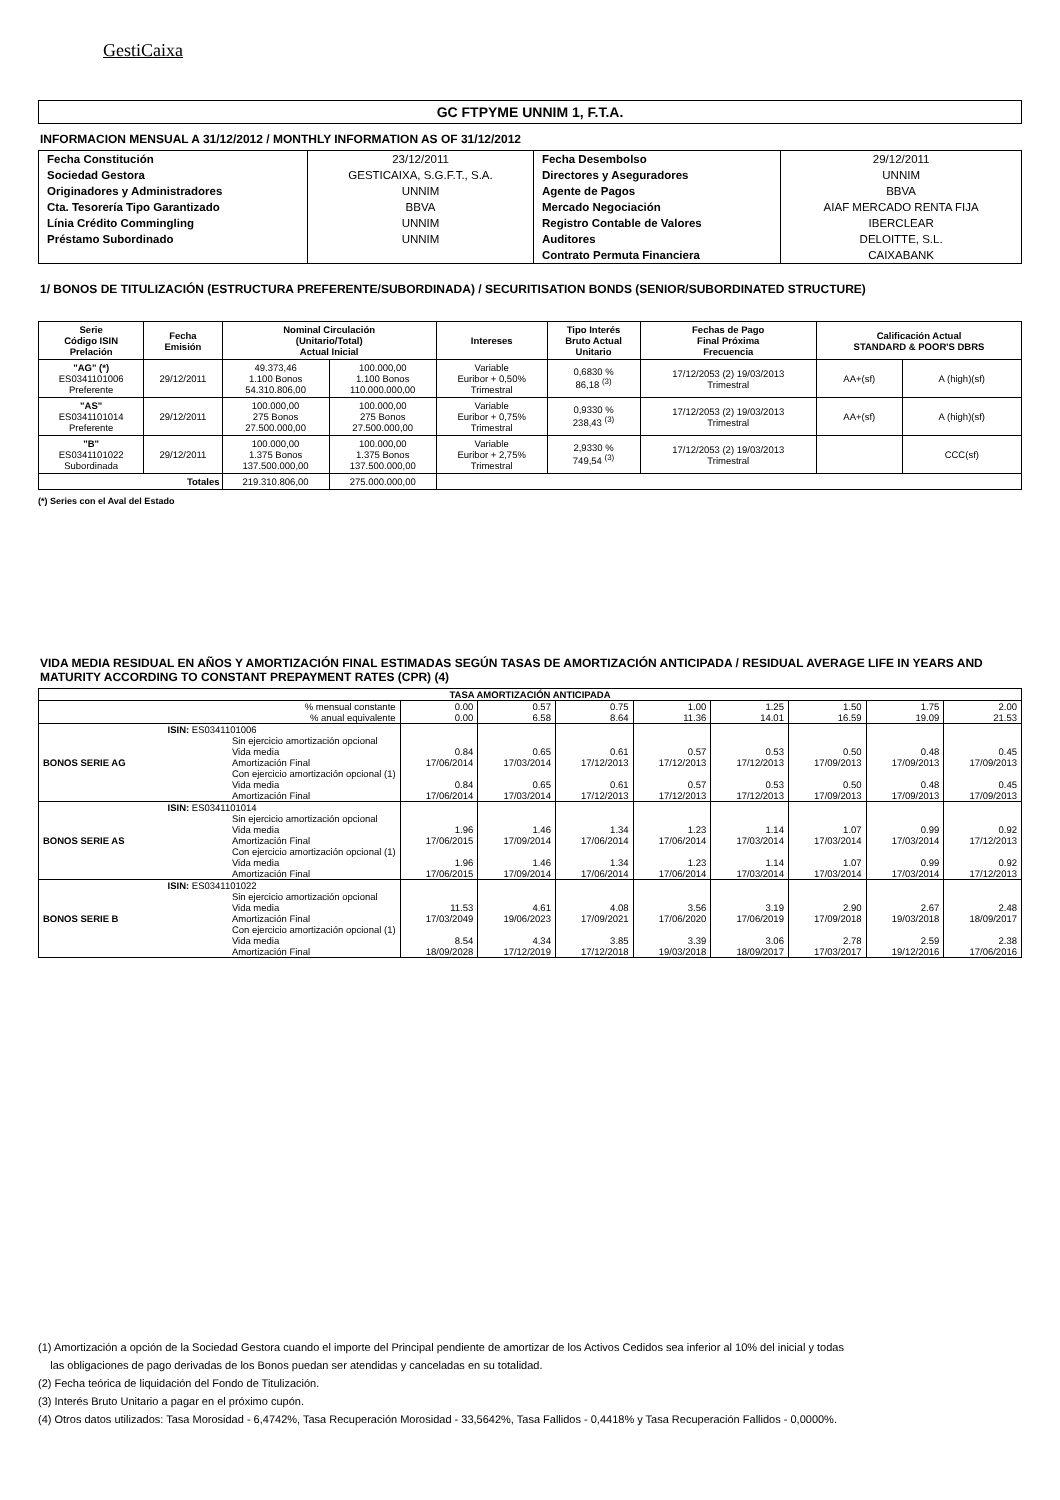GestiCaixa
GC FTPYME UNNIM 1, F.T.A.
INFORMACION MENSUAL A 31/12/2012 / MONTHLY INFORMATION AS OF 31/12/2012
| Fecha Constitución | 23/12/2011 | Fecha Desembolso | 29/12/2011 |
| Sociedad Gestora | GESTICAIXA, S.G.F.T., S.A. | Directores y Aseguradores | UNNIM |
| Originadores y Administradores | UNNIM | Agente de Pagos | BBVA |
| Cta. Tesorería Tipo Garantizado | BBVA | Mercado Negociación | AIAF MERCADO RENTA FIJA |
| Línia Crédito Commingling | UNNIM | Registro Contable de Valores | IBERCLEAR |
| Préstamo Subordinado | UNNIM | Auditores | DELOITTE, S.L. |
| | | Contrato Permuta Financiera | CAIXABANK |
1/ BONOS DE TITULIZACIÓN (ESTRUCTURA PREFERENTE/SUBORDINADA) / SECURITISATION BONDS (SENIOR/SUBORDINATED STRUCTURE)
| Serie Código ISIN Prelación | Fecha Emisión | Nominal Circulación (Unitario/Total) Actual Inicial | | Intereses | Tipo Interés Bruto Actual Unitario | Fechas de Pago Final Próxima Frecuencia | Calificación Actual STANDARD & POOR'S DBRS | |
| --- | --- | --- | --- | --- | --- | --- | --- | --- |
| "AG" (*) ES0341101006 Preferente | 29/12/2011 | 49.373,46 1.100 Bonos 54.310.806,00 | 100.000,00 1.100 Bonos 110.000.000,00 | Variable Euribor + 0,50% Trimestral | 0,6830 % 86,18 <sup>(3)</sup> | 17/12/2053 (2) 19/03/2013 Trimestral | AA+(sf) | A (high)(sf) |
| "AS" ES0341101014 Preferente | 29/12/2011 | 100.000,00 275 Bonos 27.500.000,00 | 100.000,00 275 Bonos 27.500.000,00 | Variable Euribor + 0,75% Trimestral | 0,9330 % 238,43 <sup>(3)</sup> | 17/12/2053 (2) 19/03/2013 Trimestral | AA+(sf) | A (high)(sf) |
| "B" ES0341101022 Subordinada | 29/12/2011 | 100.000,00 1.375 Bonos 137.500.000,00 | 100.000,00 1.375 Bonos 137.500.000,00 | Variable Euribor + 2,75% Trimestral | 2,9330 % 749,54 <sup>(3)</sup> | 17/12/2053 (2) 19/03/2013 Trimestral | | CCC(sf) |
| Totales | | 219.310.806,00 | 275.000.000,00 | | | | | |
(*) Series con el Aval del Estado
VIDA MEDIA RESIDUAL EN AÑOS Y AMORTIZACIÓN FINAL ESTIMADAS SEGÚN TASAS DE AMORTIZACIÓN ANTICIPADA / RESIDUAL AVERAGE LIFE IN YEARS AND MATURITY ACCORDING TO CONSTANT PREPAYMENT RATES (CPR) (4)
| TASA AMORTIZACIÓN ANTICIPADA | | | | | | | | | |
| % mensual constante % anual equivalente | | 0.00 0.00 | 0.57 6.58 | 0.75 8.64 | 1.00 11.36 | 1.25 14.01 | 1.50 16.59 | 1.75 19.09 | 2.00 21.53 |
| BONOS SERIE AG | ISIN: ES0341101006 Sin ejercicio amortización opcional Vida media Amortización Final Con ejercicio amortización opcional (1) Vida media Amortización Final | 0.84 17/06/2014 0.84 17/06/2014 | 0.65 17/03/2014 0.65 17/03/2014 | 0.61 17/12/2013 0.61 17/12/2013 | 0.57 17/12/2013 0.57 17/12/2013 | 0.53 17/12/2013 0.53 17/12/2013 | 0.50 17/09/2013 0.50 17/09/2013 | 0.48 17/09/2013 0.48 17/09/2013 | 0.45 17/09/2013 0.45 17/09/2013 |
| BONOS SERIE AS | ISIN: ES0341101014 Sin ejercicio amortización opcional Vida media Amortización Final Con ejercicio amortización opcional (1) Vida media Amortización Final | 1.96 17/06/2015 1.96 17/06/2015 | 1.46 17/09/2014 1.46 17/09/2014 | 1.34 17/06/2014 1.34 17/06/2014 | 1.23 17/06/2014 1.23 17/06/2014 | 1.14 17/03/2014 1.14 17/03/2014 | 1.07 17/03/2014 1.07 17/03/2014 | 0.99 17/03/2014 0.99 17/03/2014 | 0.92 17/12/2013 0.92 17/12/2013 |
| BONOS SERIE B | ISIN: ES0341101022 Sin ejercicio amortización opcional Vida media Amortización Final Con ejercicio amortización opcional (1) Vida media Amortización Final | 11.53 17/03/2049 8.54 18/09/2028 | 4.61 19/06/2023 4.34 17/12/2019 | 4.08 17/09/2021 3.85 17/12/2018 | 3.56 17/06/2020 3.39 19/03/2018 | 3.19 17/06/2019 3.06 18/09/2017 | 2.90 17/09/2018 2.78 17/03/2017 | 2.67 19/03/2018 2.59 19/12/2016 | 2.48 18/09/2017 2.38 17/06/2016 |
(1) Amortización a opción de la Sociedad Gestora cuando el importe del Principal pendiente de amortizar de los Activos Cedidos sea inferior al 10% del inicial y todas
las obligaciones de pago derivadas de los Bonos puedan ser atendidas y canceladas en su totalidad.
(2) Fecha teórica de liquidación del Fondo de Titulización.
(3) Interés Bruto Unitario a pagar en el próximo cupón.
(4) Otros datos utilizados: Tasa Morosidad - 6,4742%, Tasa Recuperación Morosidad - 33,5642%, Tasa Fallidos - 0,4418% y Tasa Recuperación Fallidos - 0,0000%.